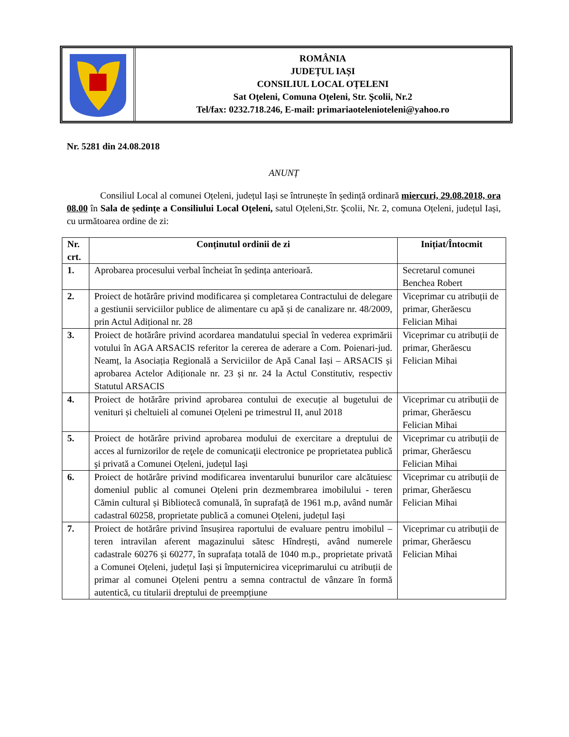ROMÂNIA
JUDEȚUL IAȘI
CONSILIUL LOCAL OȚELENI
Sat Oţeleni, Comuna Oţeleni, Str. Şcolii, Nr.2
Tel/fax: 0232.718.246, E-mail: primariaotelenioteleni@yahoo.ro
Nr. 5281 din 24.08.2018
ANUNȚ
Consiliul Local al comunei Oțeleni, județul Iași se întrunește în ședință ordinară miercuri, 29.08.2018, ora 08.00 în Sala de ședințe a Consiliului Local Oțeleni, satul Oțeleni,Str. Şcolii, Nr. 2, comuna Oțeleni, județul Iași, cu următoarea ordine de zi:
| Nr. crt. | Conținutul ordinii de zi | Inițiat/Întocmit |
| --- | --- | --- |
| 1. | Aprobarea procesului verbal încheiat în ședința anterioară. | Secretarul comunei Benchea Robert |
| 2. | Proiect de hotărâre privind modificarea și completarea Contractului de delegare a gestiunii serviciilor publice de alimentare cu apă și de canalizare nr. 48/2009, prin Actul Adițional nr. 28 | Viceprimar cu atribuții de primar, Gherăescu Felician Mihai |
| 3. | Proiect de hotărâre privind acordarea mandatului special în vederea exprimării votului în AGA ARSACIS referitor la cererea de aderare a Com. Poienari-jud. Neamț, la Asociația Regională a Serviciilor de Apă Canal Iași – ARSACIS și aprobarea Actelor Adiționale nr. 23 și nr. 24 la Actul Constitutiv, respectiv Statutul ARSACIS | Viceprimar cu atribuții de primar, Gherăescu Felician Mihai |
| 4. | Proiect de hotărâre privind aprobarea contului de execuție al bugetului de venituri și cheltuieli al comunei Oțeleni pe trimestrul II, anul 2018 | Viceprimar cu atribuții de primar, Gherăescu Felician Mihai |
| 5. | Proiect de hotărâre privind aprobarea modului de exercitare a dreptului de acces al furnizorilor de reţele de comunicaţii electronice pe proprietatea publică şi privată a Comunei Oțeleni, județul Iaşi | Viceprimar cu atribuții de primar, Gherăescu Felician Mihai |
| 6. | Proiect de hotărâre privind modificarea inventarului bunurilor care alcătuiesc domeniul public al comunei Oțeleni prin dezmembrarea imobilului - teren Cămin cultural și Bibliotecă comunală, în suprafață de 1961 m.p, având număr cadastral 60258, proprietate publică a comunei Oțeleni, județul Iași | Viceprimar cu atribuții de primar, Gherăescu Felician Mihai |
| 7. | Proiect de hotărâre privind însușirea raportului de evaluare pentru imobilul – teren intravilan aferent magazinului sătesc Hîndrești, având numerele cadastrale 60276 și 60277, în suprafața totală de 1040 m.p., proprietate privată a Comunei Oțeleni, județul Iași și împuternicirea viceprimarului cu atribuții de primar al comunei Oțeleni pentru a semna contractul de vânzare în formă autentică, cu titularii dreptului de preempțiune | Viceprimar cu atribuții de primar, Gherăescu Felician Mihai |